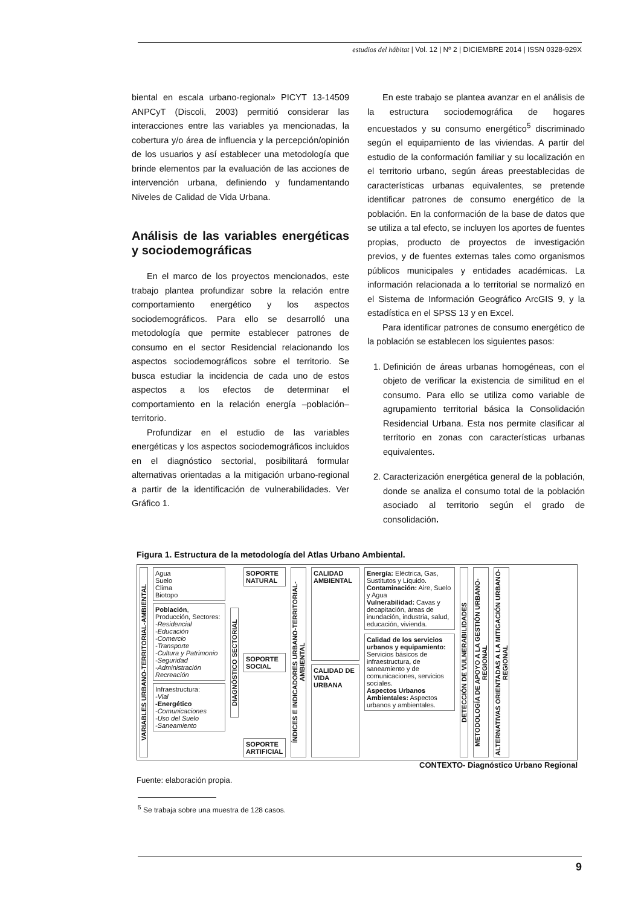estudios del hábitat | Vol. 12 | Nº 2 | DICIEMBRE 2014 | ISSN 0328-929X
biental en escala urbano-regional» PICYT 13-14509 ANPCyT (Discoli, 2003) permitió considerar las interacciones entre las variables ya mencionadas, la cobertura y/o área de influencia y la percepción/opinión de los usuarios y así establecer una metodología que brinde elementos par la evaluación de las acciones de intervención urbana, definiendo y fundamentando Niveles de Calidad de Vida Urbana.
Análisis de las variables energéticas y sociodemográficas
En el marco de los proyectos mencionados, este trabajo plantea profundizar sobre la relación entre comportamiento energético y los aspectos sociodemográficos. Para ello se desarrolló una metodología que permite establecer patrones de consumo en el sector Residencial relacionando los aspectos sociodemográficos sobre el territorio. Se busca estudiar la incidencia de cada uno de estos aspectos a los efectos de determinar el comportamiento en la relación energía –población– territorio.
Profundizar en el estudio de las variables energéticas y los aspectos sociodemográficos incluidos en el diagnóstico sectorial, posibilitará formular alternativas orientadas a la mitigación urbano-regional a partir de la identificación de vulnerabilidades. Ver Gráfico 1.
En este trabajo se plantea avanzar en el análisis de la estructura sociodemográfica de hogares encuestados y su consumo energético<sup>5</sup> discriminado según el equipamiento de las viviendas. A partir del estudio de la conformación familiar y su localización en el territorio urbano, según áreas preestablecidas de características urbanas equivalentes, se pretende identificar patrones de consumo energético de la población. En la conformación de la base de datos que se utiliza a tal efecto, se incluyen los aportes de fuentes propias, producto de proyectos de investigación previos, y de fuentes externas tales como organismos públicos municipales y entidades académicas. La información relacionada a lo territorial se normalizó en el Sistema de Información Geográfico ArcGIS 9, y la estadística en el SPSS 13 y en Excel.
Para identificar patrones de consumo energético de la población se establecen los siguientes pasos:
1. Definición de áreas urbanas homogéneas, con el objeto de verificar la existencia de similitud en el consumo. Para ello se utiliza como variable de agrupamiento territorial básica la Consolidación Residencial Urbana. Esta nos permite clasificar al territorio en zonas con características urbanas equivalentes.
2. Caracterización energética general de la población, donde se analiza el consumo total de la población asociado al territorio según el grado de consolidación.
Figura 1. Estructura de la metodología del Atlas Urbano Ambiental.
VARIABLES URBANO-TERRITORIAL-AMBIENTAL
Agua
Suelo
Clima
Biotopo
Población, Producción, Sectores:
-Residencial
-Educación
-Comercio
-Transporte
-Cultura y Patrimonio
-Seguridad
-Administración
Recreación
Infraestructura:
-Vial
-Energético
-Comunicaciones
-Uso del Suelo
-Saneamiento
DIAGNÓSTICO SECTORIAL
SOPORTE NATURAL
SOPORTE SOCIAL
SOPORTE ARTIFICIAL
ÍNDICES E INDICADORES URBANO-TERRITORIAL-AMBIENTAL
CALIDAD AMBIENTAL
CALIDAD DE VIDA URBANA
Energía: Eléctrica, Gas, Sustitutos y Líquido.
Contaminación: Aire, Suelo y Agua
Vulnerabilidad: Cavas y decapitación, áreas de inundación, industria, salud, educación, vivienda.
Calidad de los servicios urbanos y equipamiento: Servicios básicos de infraestructura, de saneamiento y de comunicaciones, servicios sociales.
Aspectos Urbanos Ambientales: Aspectos urbanos y ambientales.
DETECCIÓN DE VULNERABILIDADES
METODOLOGÍA DE APOYO A LA GESTIÓN URBANO-REGIONAL
ALTERNATIVAS ORIENTADAS A LA MITIGACIÓN URBANO-REGIONAL
CONTEXTO- Diagnóstico Urbano Regional
Fuente: elaboración propia.
<sup>5</sup> Se trabaja sobre una muestra de 128 casos.
9